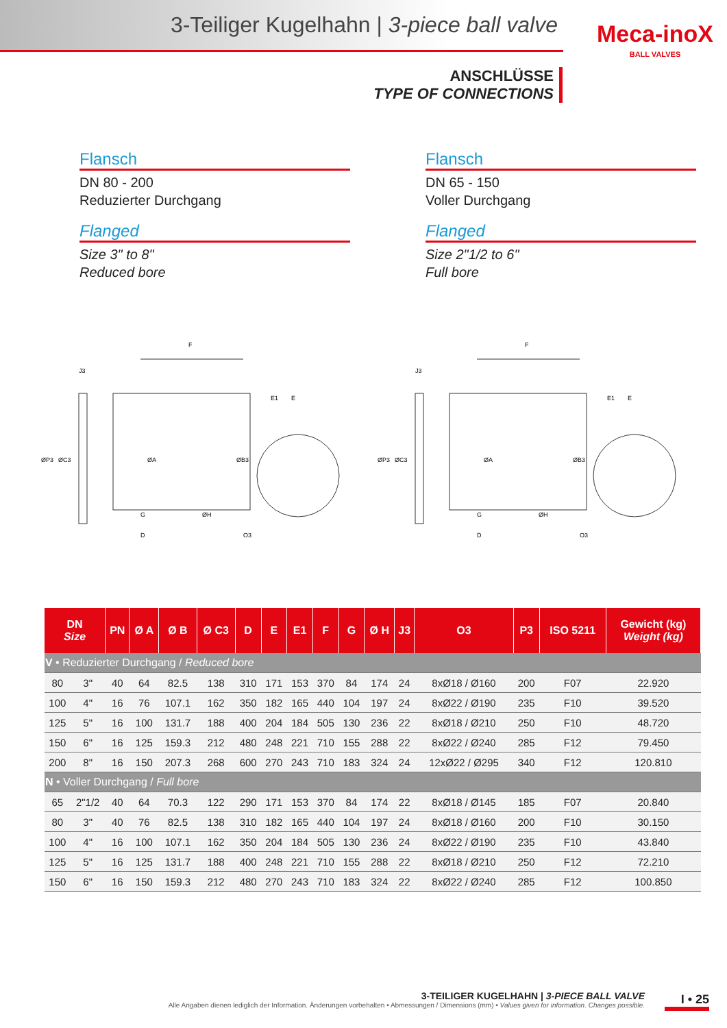3-Teiliger Kugelhahn | 3-piece ball valve
Meca-inoX
BALL VALVES
ANSCHLÜSSE
TYPE OF CONNECTIONS
Flansch
DN 80 - 200
Reduzierter Durchgang
Flanged
Size 3" to 8"
Reduced bore
Flansch
DN 65 - 150
Voller Durchgang
Flanged
Size 2"1/2 to 6"
Full bore
F
J3
D
G
ØH
O3
ØP3
ØC3
ØA
ØB3
E1
E
F
J3
D
G
ØH
O3
ØP3
ØC3
ØA
ØB3
E1
E
| DN Size | | PN | Ø A | Ø B | Ø C3 | D | E | E1 | F | G | Ø H | J3 | O3 | P3 | ISO 5211 | Gewicht (kg) Weight (kg) |
| --- | --- | --- | --- | --- | --- | --- | --- | --- | --- | --- | --- | --- | --- | --- | --- | --- |
| V • Reduzierter Durchgang / Reduced bore | | | | | | | | | | | | | | | | |
| 80 | 3" | 40 | 64 | 82.5 | 138 | 310 | 171 | 153 | 370 | 84 | 174 | 24 | 8xØ18 / Ø160 | 200 | F07 | 22.920 |
| 100 | 4" | 16 | 76 | 107.1 | 162 | 350 | 182 | 165 | 440 | 104 | 197 | 24 | 8xØ22 / Ø190 | 235 | F10 | 39.520 |
| 125 | 5" | 16 | 100 | 131.7 | 188 | 400 | 204 | 184 | 505 | 130 | 236 | 22 | 8xØ18 / Ø210 | 250 | F10 | 48.720 |
| 150 | 6" | 16 | 125 | 159.3 | 212 | 480 | 248 | 221 | 710 | 155 | 288 | 22 | 8xØ22 / Ø240 | 285 | F12 | 79.450 |
| 200 | 8" | 16 | 150 | 207.3 | 268 | 600 | 270 | 243 | 710 | 183 | 324 | 24 | 12xØ22 / Ø295 | 340 | F12 | 120.810 |
| N • Voller Durchgang / Full bore | | | | | | | | | | | | | | | | |
| 65 | 2"1/2 | 40 | 64 | 70.3 | 122 | 290 | 171 | 153 | 370 | 84 | 174 | 22 | 8xØ18 / Ø145 | 185 | F07 | 20.840 |
| 80 | 3" | 40 | 76 | 82.5 | 138 | 310 | 182 | 165 | 440 | 104 | 197 | 24 | 8xØ18 / Ø160 | 200 | F10 | 30.150 |
| 100 | 4" | 16 | 100 | 107.1 | 162 | 350 | 204 | 184 | 505 | 130 | 236 | 24 | 8xØ22 / Ø190 | 235 | F10 | 43.840 |
| 125 | 5" | 16 | 125 | 131.7 | 188 | 400 | 248 | 221 | 710 | 155 | 288 | 22 | 8xØ18 / Ø210 | 250 | F12 | 72.210 |
| 150 | 6" | 16 | 150 | 159.3 | 212 | 480 | 270 | 243 | 710 | 183 | 324 | 22 | 8xØ22 / Ø240 | 285 | F12 | 100.850 |
3-TEILIGER KUGELHAHN | 3-PIECE BALL VALVE
Alle Angaben dienen lediglich der Information. Änderungen vorbehalten • Abmessungen / Dimensions (mm) • Values given for information. Changes possible.
I • 25